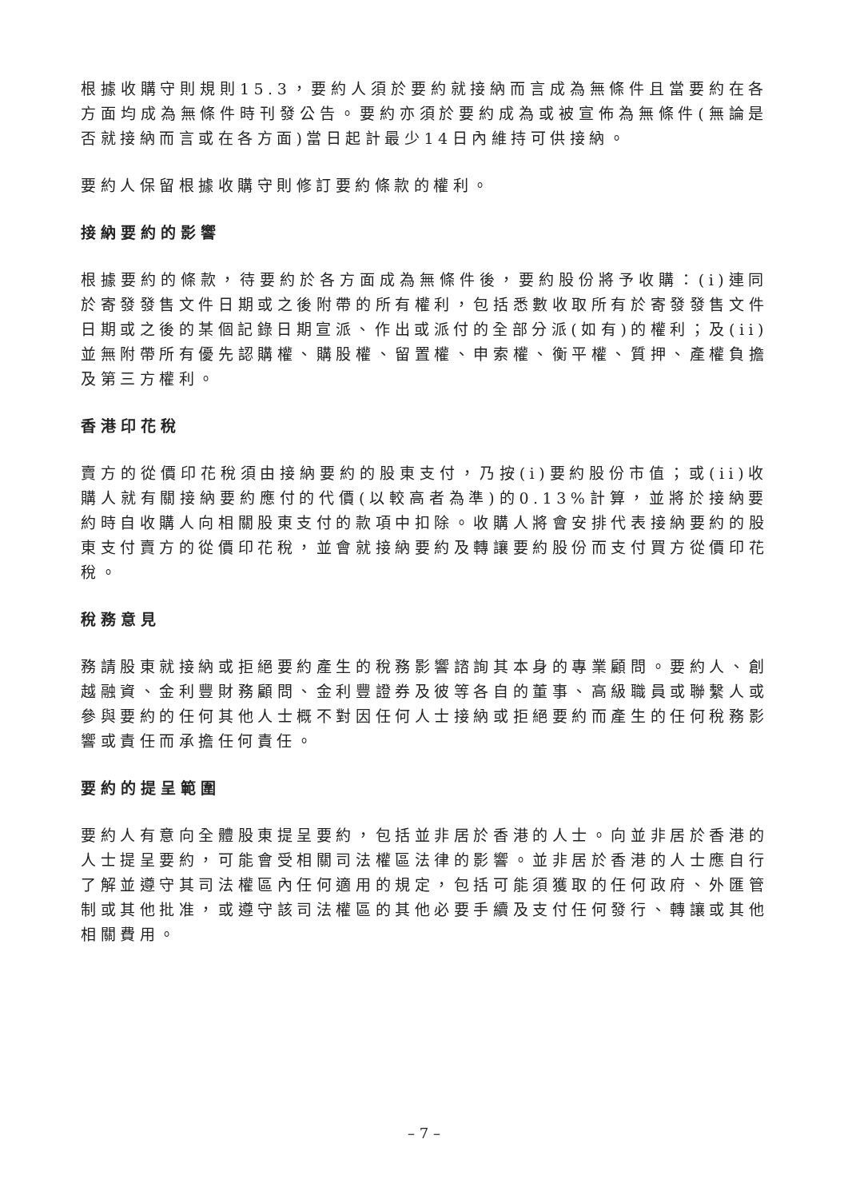根據收購守則規則15.3，要約人須於要約就接納而言成為無條件且當要約在各方面均成為無條件時刊發公告。要約亦須於要約成為或被宣佈為無條件(無論是否就接納而言或在各方面)當日起計最少14日內維持可供接納。
要約人保留根據收購守則修訂要約條款的權利。
接納要約的影響
根據要約的條款，待要約於各方面成為無條件後，要約股份將予收購：(i)連同於寄發發售文件日期或之後附帶的所有權利，包括悉數收取所有於寄發發售文件日期或之後的某個記錄日期宣派、作出或派付的全部分派(如有)的權利；及(ii)並無附帶所有優先認購權、購股權、留置權、申索權、衡平權、質押、產權負擔及第三方權利。
香港印花稅
賣方的從價印花稅須由接納要約的股東支付，乃按(i)要約股份市值；或(ii)收購人就有關接納要約應付的代價(以較高者為準)的0.13%計算，並將於接納要約時自收購人向相關股東支付的款項中扣除。收購人將會安排代表接納要約的股東支付賣方的從價印花稅，並會就接納要約及轉讓要約股份而支付買方從價印花稅。
稅務意見
務請股東就接納或拒絕要約產生的稅務影響諮詢其本身的專業顧問。要約人、創越融資、金利豐財務顧問、金利豐證券及彼等各自的董事、高級職員或聯繫人或參與要約的任何其他人士概不對因任何人士接納或拒絕要約而產生的任何稅務影響或責任而承擔任何責任。
要約的提呈範圍
要約人有意向全體股東提呈要約，包括並非居於香港的人士。向並非居於香港的人士提呈要約，可能會受相關司法權區法律的影響。並非居於香港的人士應自行了解並遵守其司法權區內任何適用的規定，包括可能須獲取的任何政府、外匯管制或其他批准，或遵守該司法權區的其他必要手續及支付任何發行、轉讓或其他相關費用。
– 7 –